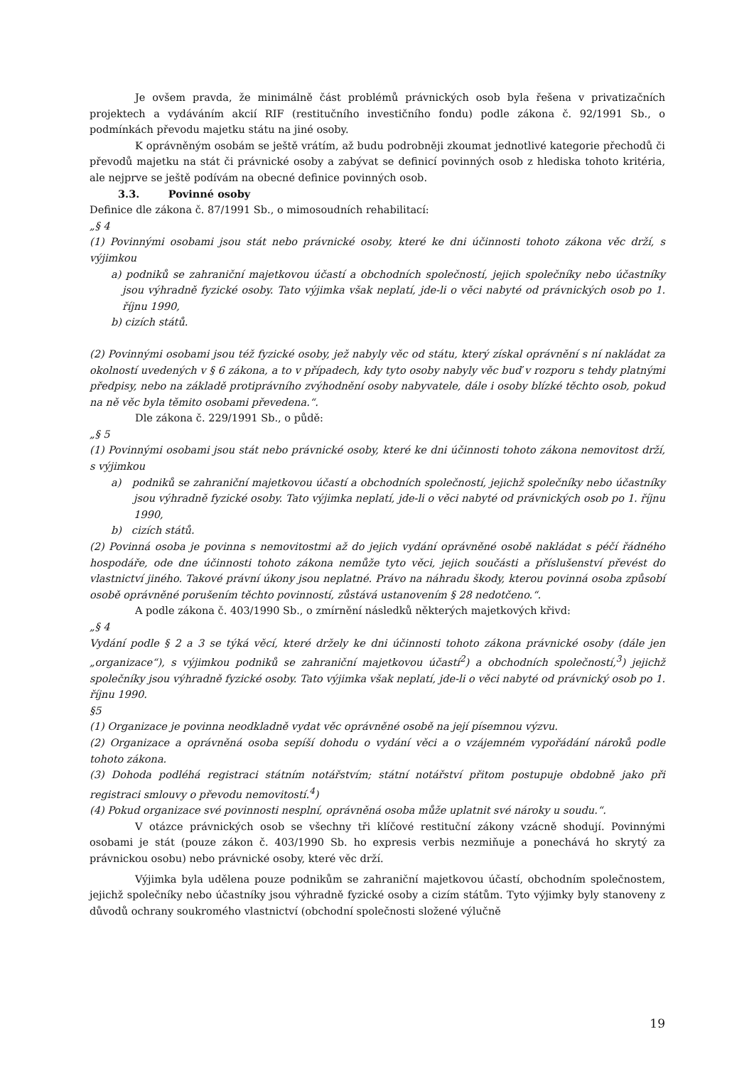Je ovšem pravda, že minimálně část problémů právnických osob byla řešena v privatizačních projektech a vydáváním akcií RIF (restitučního investičního fondu) podle zákona č. 92/1991 Sb., o podmínkách převodu majetku státu na jiné osoby.
K oprávněným osobám se ještě vrátím, až budu podrobněji zkoumat jednotlivé kategorie přechodů či převodů majetku na stát či právnické osoby a zabývat se definicí povinných osob z hlediska tohoto kritéria, ale nejprve se ještě podívám na obecné definice povinných osob.
3.3. Povinné osoby
Definice dle zákona č. 87/1991 Sb., o mimosoudních rehabilitací:
„§ 4
(1) Povinnými osobami jsou stát nebo právnické osoby, které ke dni účinnosti tohoto zákona věc drží, s výjimkou
a) podniků se zahraniční majetkovou účastí a obchodních společností, jejich společníky nebo účastníky jsou výhradně fyzické osoby. Tato výjimka však neplatí, jde-li o věci nabyté od právnických osob po 1. říjnu 1990,
b) cizích států.
(2) Povinnými osobami jsou též fyzické osoby, jež nabyly věc od státu, který získal oprávnění s ní nakládat za okolností uvedených v § 6 zákona, a to v případech, kdy tyto osoby nabyly věc buď v rozporu s tehdy platnými předpisy, nebo na základě protiprávního zvýhodnění osoby nabyvatele, dále i osoby blízké těchto osob, pokud na ně věc byla těmito osobami převedena.“.
Dle zákona č. 229/1991 Sb., o půdě:
„§ 5
(1) Povinnými osobami jsou stát nebo právnické osoby, které ke dni účinnosti tohoto zákona nemovitost drží, s výjimkou
a) podniků se zahraniční majetkovou účastí a obchodních společností, jejichž společníky nebo účastníky jsou výhradně fyzické osoby. Tato výjimka neplatí, jde-li o věci nabyté od právnických osob po 1. říjnu 1990,
b) cizích států.
(2) Povinná osoba je povinna s nemovitostmi až do jejich vydání oprávněné osobě nakládat s péčí řádného hospodáře, ode dne účinnosti tohoto zákona nemůže tyto věci, jejich součásti a příslušenství převést do vlastnictví jiného. Takové právní úkony jsou neplatné. Právo na náhradu škody, kterou povinná osoba způsobí osobě oprávněné porušením těchto povinností, zůstává ustanovením § 28 nedotčeno.“.
A podle zákona č. 403/1990 Sb., o zmírnění následků některých majetkových křivd:
„§ 4
Vydání podle § 2 a 3 se týká věcí, které držely ke dni účinnosti tohoto zákona právnické osoby (dále jen „organizace“), s výjimkou podniků se zahraniční majetkovou účastí<sup>2</sup>) a obchodních společností,<sup>3</sup>) jejichž společníky jsou výhradně fyzické osoby. Tato výjimka však neplatí, jde-li o věci nabyté od právnický osob po 1. říjnu 1990.
§5
(1) Organizace je povinna neodkladně vydat věc oprávněné osobě na její písemnou výzvu.
(2) Organizace a oprávněná osoba sepíší dohodu o vydání věci a o vzájemném vypořádání nároků podle tohoto zákona.
(3) Dohoda podléhá registraci státním notářstvím; státní notářství přitom postupuje obdobně jako při registraci smlouvy o převodu nemovitostí.<sup>4</sup>)
(4) Pokud organizace své povinnosti nesplní, oprávněná osoba může uplatnit své nároky u soudu.“.
V otázce právnických osob se všechny tři klíčové restituční zákony vzácně shodují. Povinnými osobami je stát (pouze zákon č. 403/1990 Sb. ho expresis verbis nezmiňuje a ponechává ho skrytý za právnickou osobu) nebo právnické osoby, které věc drží.
Výjimka byla udělena pouze podnikům se zahraniční majetkovou účastí, obchodním společnostem, jejichž společníky nebo účastníky jsou výhradně fyzické osoby a cizím státům. Tyto výjimky byly stanoveny z důvodů ochrany soukromého vlastnictví (obchodní společnosti složené výlučně
19